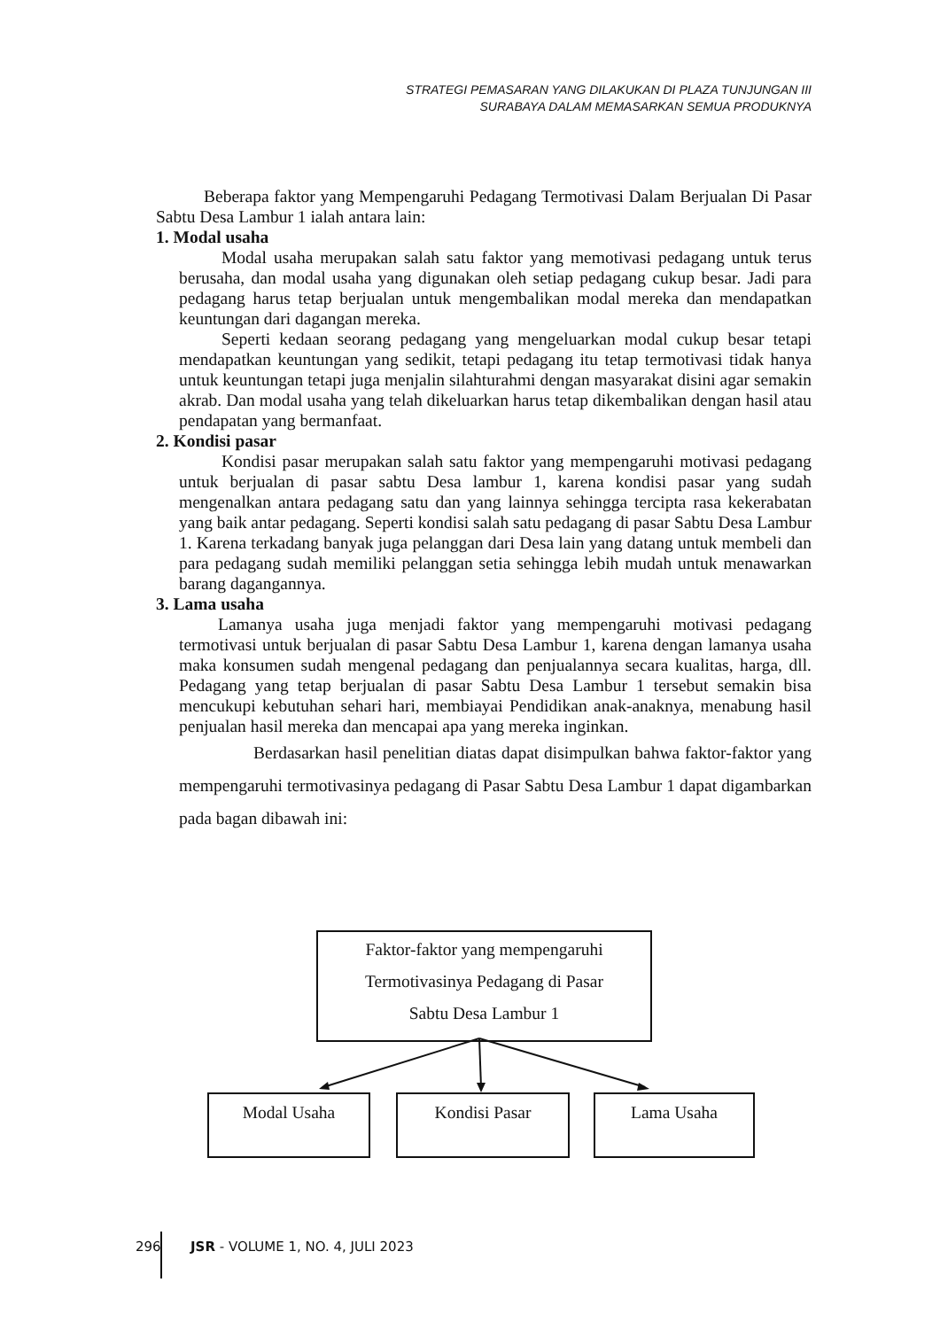STRATEGI PEMASARAN YANG DILAKUKAN DI PLAZA TUNJUNGAN III
SURABAYA DALAM MEMASARKAN SEMUA PRODUKNYA
Beberapa faktor yang Mempengaruhi Pedagang Termotivasi Dalam Berjualan Di Pasar Sabtu Desa Lambur 1 ialah antara lain:
1. Modal usaha
Modal usaha merupakan salah satu faktor yang memotivasi pedagang untuk terus berusaha, dan modal usaha yang digunakan oleh setiap pedagang cukup besar. Jadi para pedagang harus tetap berjualan untuk mengembalikan modal mereka dan mendapatkan keuntungan dari dagangan mereka.
Seperti kedaan seorang pedagang yang mengeluarkan modal cukup besar tetapi mendapatkan keuntungan yang sedikit, tetapi pedagang itu tetap termotivasi tidak hanya untuk keuntungan tetapi juga menjalin silahturahmi dengan masyarakat disini agar semakin akrab. Dan modal usaha yang telah dikeluarkan harus tetap dikembalikan dengan hasil atau pendapatan yang bermanfaat.
2. Kondisi pasar
Kondisi pasar merupakan salah satu faktor yang mempengaruhi motivasi pedagang untuk berjualan di pasar sabtu Desa lambur 1, karena kondisi pasar yang sudah mengenalkan antara pedagang satu dan yang lainnya sehingga tercipta rasa kekerabatan yang baik antar pedagang. Seperti kondisi salah satu pedagang di pasar Sabtu Desa Lambur 1. Karena terkadang banyak juga pelanggan dari Desa lain yang datang untuk membeli dan para pedagang sudah memiliki pelanggan setia sehingga lebih mudah untuk menawarkan barang dagangannya.
3. Lama usaha
Lamanya usaha juga menjadi faktor yang mempengaruhi motivasi pedagang termotivasi untuk berjualan di pasar Sabtu Desa Lambur 1, karena dengan lamanya usaha maka konsumen sudah mengenal pedagang dan penjualannya secara kualitas, harga, dll. Pedagang yang tetap berjualan di pasar Sabtu Desa Lambur 1 tersebut semakin bisa mencukupi kebutuhan sehari hari, membiayai Pendidikan anak-anaknya, menabung hasil penjualan hasil mereka dan mencapai apa yang mereka inginkan.
Berdasarkan hasil penelitian diatas dapat disimpulkan bahwa faktor-faktor yang mempengaruhi termotivasinya pedagang di Pasar Sabtu Desa Lambur 1 dapat digambarkan pada bagan dibawah ini:
Faktor-faktor yang mempengaruhi
Termotivasinya Pedagang di Pasar
Sabtu Desa Lambur 1
Modal Usaha Kondisi Pasar Lama Usaha
296 JSR - VOLUME 1, NO. 4, JULI 2023